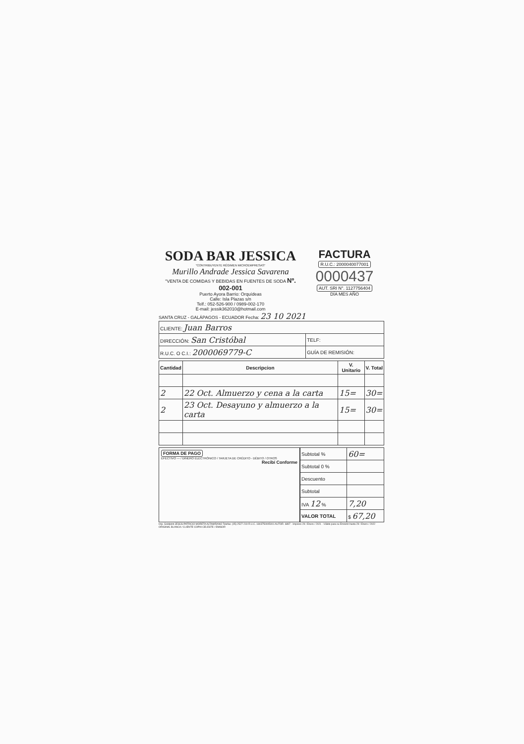SODA BAR JESSICA
"CONTRIBUYENTE RÉGIMEN MICROEMPRESAS"
Murillo Andrade Jessica Savarena
"VENTA DE COMIDAS Y BEBIDAS EN FUENTES DE SODA Nº. 002-001
Puerto Ayora Barrio: Orquídeas
Calle: Isla Plazas s/n
Telf.: 052-526-900 / 0989-002-170
E-mail: jessik362010@hotmail.com
FACTURA
R.U.C.: 2000040077001
0000437
AUT. SRI N°. 1127756404
DÍA MES AÑO
SANTA CRUZ - GALÁPAGOS - ECUADOR Fecha: 23 10 2021
| CLIENTE: Juan Barros | |
| DIRECCIÓN: San Cristóbal | TELF: |
| R.U.C. O C.I.: 2000069779-C | GUÍA DE REMISIÓN: |
| Cantidad | Descripcion | V. Unitario | V. Total |
| --- | --- | --- | --- |
| 2 | 22 Oct. Almuerzo y cena a la carta | 15= | 30= |
| 2 | 23 Oct. Desayuno y almuerzo a la carta | 15= | 30= |
FORMA DE PAGO
EFECTIVO — / DINERO ELECTRÓNICO / TARJETA DE CRÉDITO - DÉBITO / OTROS
Recibí Conforme
| Subtotal % | 60= |
| Subtotal 0 % | |
| Descuento | |
| Subtotal | |
| IVA 12 % | 7,20 |
| VALOR TOTAL | $ 67,20 |
Imp. Goldprint JESÚS PATRICIO MORETA ALTAMIRANO Telefax: (05) 2527-219 R.U.C. 1803750005001 AUTOR. 6897 - Impreso 29 / Enero / 2021 - Válido para su Emisión hasta 29 / Enero / 2022 ORIGINAL BLANCA / CLIENTE COPIA CELESTE / EMISOR